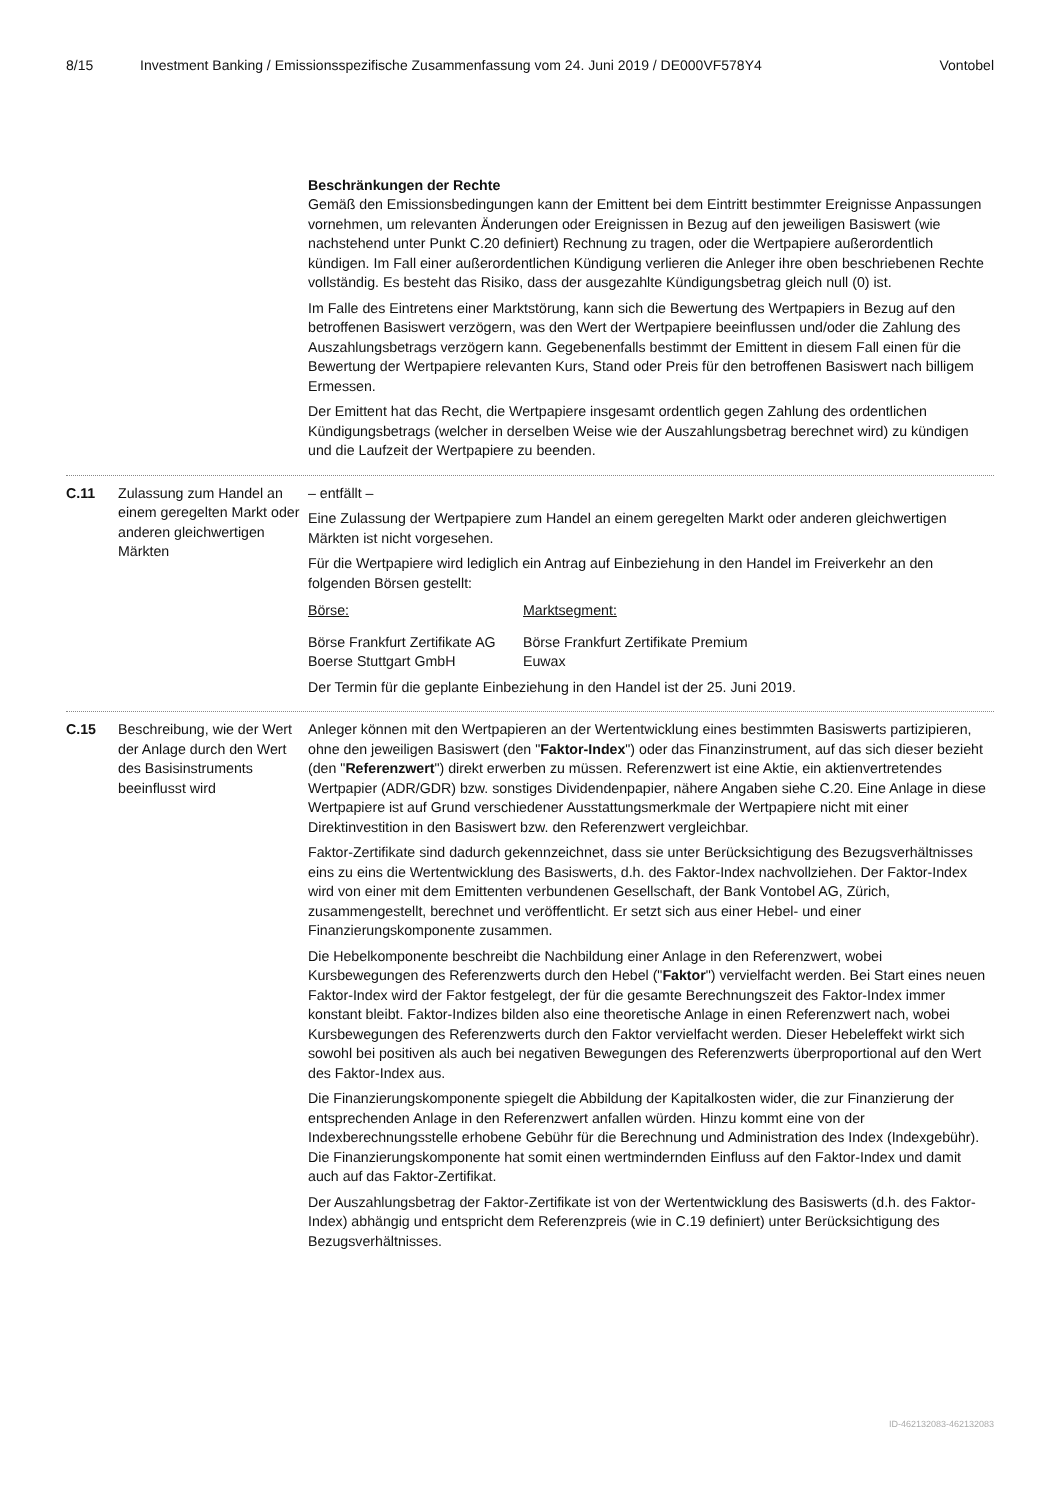8/15 Investment Banking / Emissionsspezifische Zusammenfassung vom 24. Juni 2019 / DE000VF578Y4 Vontobel
Beschränkungen der Rechte
Gemäß den Emissionsbedingungen kann der Emittent bei dem Eintritt bestimmter Ereignisse Anpassungen vornehmen, um relevanten Änderungen oder Ereignissen in Bezug auf den jeweiligen Basiswert (wie nachstehend unter Punkt C.20 definiert) Rechnung zu tragen, oder die Wertpapiere außerordentlich kündigen. Im Fall einer außerordentlichen Kündigung verlieren die Anleger ihre oben beschriebenen Rechte vollständig. Es besteht das Risiko, dass der ausgezahlte Kündigungsbetrag gleich null (0) ist.
Im Falle des Eintretens einer Marktstörung, kann sich die Bewertung des Wertpapiers in Bezug auf den betroffenen Basiswert verzögern, was den Wert der Wertpapiere beeinflussen und/oder die Zahlung des Auszahlungsbetrags verzögern kann. Gegebenenfalls bestimmt der Emittent in diesem Fall einen für die Bewertung der Wertpapiere relevanten Kurs, Stand oder Preis für den betroffenen Basiswert nach billigem Ermessen.
Der Emittent hat das Recht, die Wertpapiere insgesamt ordentlich gegen Zahlung des ordentlichen Kündigungsbetrags (welcher in derselben Weise wie der Auszahlungsbetrag berechnet wird) zu kündigen und die Laufzeit der Wertpapiere zu beenden.
C.11 Zulassung zum Handel an einem geregelten Markt oder anderen gleichwertigen Märkten
– entfällt –
Eine Zulassung der Wertpapiere zum Handel an einem geregelten Markt oder anderen gleichwertigen Märkten ist nicht vorgesehen.
Für die Wertpapiere wird lediglich ein Antrag auf Einbeziehung in den Handel im Freiverkehr an den folgenden Börsen gestellt:
| Börse: | Marktsegment: |
| Börse Frankfurt Zertifikate AG | Börse Frankfurt Zertifikate Premium |
| Boerse Stuttgart GmbH | Euwax |
Der Termin für die geplante Einbeziehung in den Handel ist der 25. Juni 2019.
C.15 Beschreibung, wie der Wert der Anlage durch den Wert des Basisinstruments beeinflusst wird
Anleger können mit den Wertpapieren an der Wertentwicklung eines bestimmten Basiswerts partizipieren, ohne den jeweiligen Basiswert (den "Faktor-Index") oder das Finanzinstrument, auf das sich dieser bezieht (den "Referenzwert") direkt erwerben zu müssen. Referenzwert ist eine Aktie, ein aktienvertretendes Wertpapier (ADR/GDR) bzw. sonstiges Dividendenpapier, nähere Angaben siehe C.20. Eine Anlage in diese Wertpapiere ist auf Grund verschiedener Ausstattungsmerkmale der Wertpapiere nicht mit einer Direktinvestition in den Basiswert bzw. den Referenzwert vergleichbar.
Faktor-Zertifikate sind dadurch gekennzeichnet, dass sie unter Berücksichtigung des Bezugsverhältnisses eins zu eins die Wertentwicklung des Basiswerts, d.h. des Faktor-Index nachvollziehen. Der Faktor-Index wird von einer mit dem Emittenten verbundenen Gesellschaft, der Bank Vontobel AG, Zürich, zusammengestellt, berechnet und veröffentlicht. Er setzt sich aus einer Hebel- und einer Finanzierungskomponente zusammen.
Die Hebelkomponente beschreibt die Nachbildung einer Anlage in den Referenzwert, wobei Kursbewegungen des Referenzwerts durch den Hebel ("Faktor") vervielfacht werden. Bei Start eines neuen Faktor-Index wird der Faktor festgelegt, der für die gesamte Berechnungszeit des Faktor-Index immer konstant bleibt. Faktor-Indizes bilden also eine theoretische Anlage in einen Referenzwert nach, wobei Kursbewegungen des Referenzwerts durch den Faktor vervielfacht werden. Dieser Hebeleffekt wirkt sich sowohl bei positiven als auch bei negativen Bewegungen des Referenzwerts überproportional auf den Wert des Faktor-Index aus.
Die Finanzierungskomponente spiegelt die Abbildung der Kapitalkosten wider, die zur Finanzierung der entsprechenden Anlage in den Referenzwert anfallen würden. Hinzu kommt eine von der Indexberechnungsstelle erhobene Gebühr für die Berechnung und Administration des Index (Indexgebühr). Die Finanzierungskomponente hat somit einen wertmindernden Einfluss auf den Faktor-Index und damit auch auf das Faktor-Zertifikat.
Der Auszahlungsbetrag der Faktor-Zertifikate ist von der Wertentwicklung des Basiswerts (d.h. des Faktor-Index) abhängig und entspricht dem Referenzpreis (wie in C.19 definiert) unter Berücksichtigung des Bezugsverhältnisses.
ID-462132083-462132083